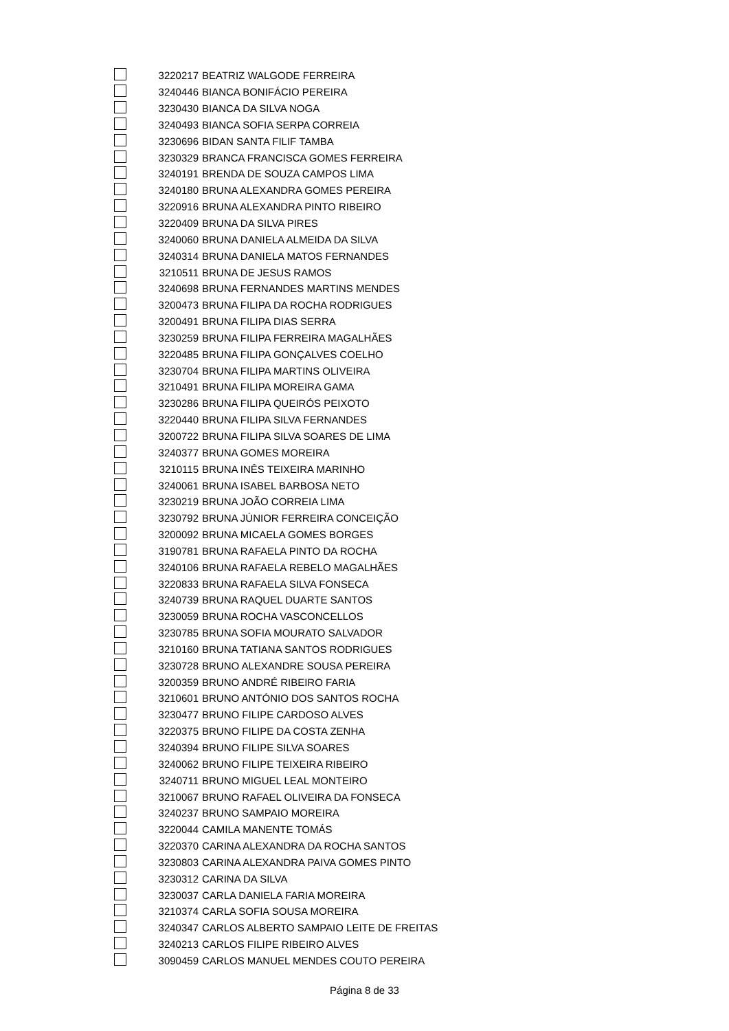| | 3220217 | BEATRIZ WALGODE FERREIRA |
| | 3240446 | BIANCA BONIFÁCIO PEREIRA |
| | 3230430 | BIANCA DA SILVA NOGA |
| | 3240493 | BIANCA SOFIA SERPA CORREIA |
| | 3230696 | BIDAN SANTA FILIF TAMBA |
| | 3230329 | BRANCA FRANCISCA GOMES FERREIRA |
| | 3240191 | BRENDA DE SOUZA CAMPOS LIMA |
| | 3240180 | BRUNA ALEXANDRA GOMES PEREIRA |
| | 3220916 | BRUNA ALEXANDRA PINTO RIBEIRO |
| | 3220409 | BRUNA DA SILVA PIRES |
| | 3240060 | BRUNA DANIELA ALMEIDA DA SILVA |
| | 3240314 | BRUNA DANIELA MATOS FERNANDES |
| | 3210511 | BRUNA DE JESUS RAMOS |
| | 3240698 | BRUNA FERNANDES MARTINS MENDES |
| | 3200473 | BRUNA FILIPA DA ROCHA RODRIGUES |
| | 3200491 | BRUNA FILIPA DIAS SERRA |
| | 3230259 | BRUNA FILIPA FERREIRA MAGALHÃES |
| | 3220485 | BRUNA FILIPA GONÇALVES COELHO |
| | 3230704 | BRUNA FILIPA MARTINS OLIVEIRA |
| | 3210491 | BRUNA FILIPA MOREIRA GAMA |
| | 3230286 | BRUNA FILIPA QUEIRÓS PEIXOTO |
| | 3220440 | BRUNA FILIPA SILVA FERNANDES |
| | 3200722 | BRUNA FILIPA SILVA SOARES DE LIMA |
| | 3240377 | BRUNA GOMES MOREIRA |
| | 3210115 | BRUNA INÊS TEIXEIRA MARINHO |
| | 3240061 | BRUNA ISABEL BARBOSA NETO |
| | 3230219 | BRUNA JOÃO CORREIA LIMA |
| | 3230792 | BRUNA JÚNIOR FERREIRA CONCEIÇÃO |
| | 3200092 | BRUNA MICAELA GOMES BORGES |
| | 3190781 | BRUNA RAFAELA PINTO DA ROCHA |
| | 3240106 | BRUNA RAFAELA REBELO MAGALHÃES |
| | 3220833 | BRUNA RAFAELA SILVA FONSECA |
| | 3240739 | BRUNA RAQUEL DUARTE SANTOS |
| | 3230059 | BRUNA ROCHA VASCONCELLOS |
| | 3230785 | BRUNA SOFIA MOURATO SALVADOR |
| | 3210160 | BRUNA TATIANA SANTOS RODRIGUES |
| | 3230728 | BRUNO ALEXANDRE SOUSA PEREIRA |
| | 3200359 | BRUNO ANDRÉ RIBEIRO FARIA |
| | 3210601 | BRUNO ANTÓNIO DOS SANTOS ROCHA |
| | 3230477 | BRUNO FILIPE CARDOSO ALVES |
| | 3220375 | BRUNO FILIPE DA COSTA ZENHA |
| | 3240394 | BRUNO FILIPE SILVA SOARES |
| | 3240062 | BRUNO FILIPE TEIXEIRA RIBEIRO |
| | 3240711 | BRUNO MIGUEL LEAL MONTEIRO |
| | 3210067 | BRUNO RAFAEL OLIVEIRA DA FONSECA |
| | 3240237 | BRUNO SAMPAIO MOREIRA |
| | 3220044 | CAMILA MANENTE TOMÁS |
| | 3220370 | CARINA ALEXANDRA DA ROCHA SANTOS |
| | 3230803 | CARINA ALEXANDRA PAIVA GOMES PINTO |
| | 3230312 | CARINA DA SILVA |
| | 3230037 | CARLA DANIELA FARIA MOREIRA |
| | 3210374 | CARLA SOFIA SOUSA MOREIRA |
| | 3240347 | CARLOS ALBERTO SAMPAIO LEITE DE FREITAS |
| | 3240213 | CARLOS FILIPE RIBEIRO ALVES |
| | 3090459 | CARLOS MANUEL MENDES COUTO PEREIRA |
Página 8 de 33